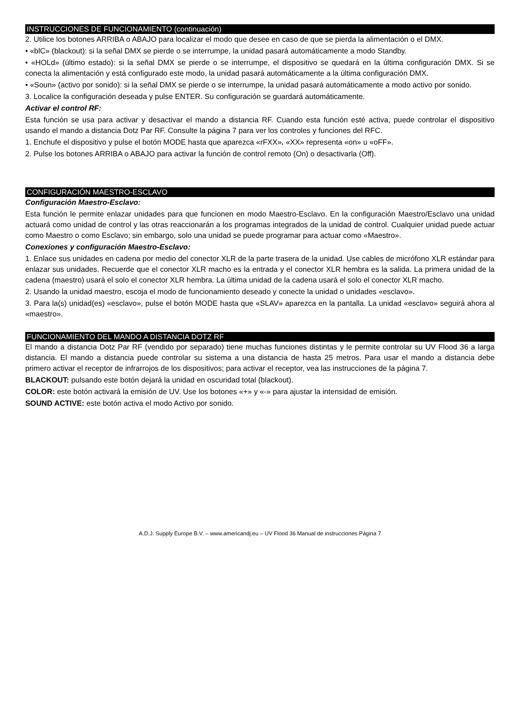INSTRUCCIONES DE FUNCIONAMIENTO (continuación)
2. Utilice los botones ARRIBA o ABAJO para localizar el modo que desee en caso de que se pierda la alimentación o el DMX.
• «blC» (blackout): si la señal DMX se pierde o se interrumpe, la unidad pasará automáticamente a modo Standby.
• «HOLd» (último estado): si la señal DMX se pierde o se interrumpe, el dispositivo se quedará en la última configuración DMX. Si se conecta la alimentación y está configurado este modo, la unidad pasará automáticamente a la última configuración DMX.
• «Soun» (activo por sonido): si la señal DMX se pierde o se interrumpe, la unidad pasará automáticamente a modo activo por sonido.
3. Localice la configuración deseada y pulse ENTER. Su configuración se guardará automáticamente.
Activar el control RF:
Esta función se usa para activar y desactivar el mando a distancia RF. Cuando esta función esté activa, puede controlar el dispositivo usando el mando a distancia Dotz Par RF. Consulte la página 7 para ver los controles y funciones del RFC.
1. Enchufe el dispositivo y pulse el botón MODE hasta que aparezca «rFXX». «XX» representa «on» u «oFF».
2. Pulse los botones ARRIBA o ABAJO para activar la función de control remoto (On) o desactivarla (Off).
CONFIGURACIÓN MAESTRO-ESCLAVO
Configuración Maestro-Esclavo:
Esta función le permite enlazar unidades para que funcionen en modo Maestro-Esclavo. En la configuración Maestro/Esclavo una unidad actuará como unidad de control y las otras reaccionarán a los programas integrados de la unidad de control. Cualquier unidad puede actuar como Maestro o como Esclavo; sin embargo, solo una unidad se puede programar para actuar como «Maestro».
Conexiones y configuración Maestro-Esclavo:
1. Enlace sus unidades en cadena por medio del conector XLR de la parte trasera de la unidad. Use cables de micrófono XLR estándar para enlazar sus unidades. Recuerde que el conector XLR macho es la entrada y el conector XLR hembra es la salida. La primera unidad de la cadena (maestro) usará el solo el conector XLR hembra. La última unidad de la cadena usará el solo el conector XLR macho.
2. Usando la unidad maestro, escoja el modo de funcionamiento deseado y conecte la unidad o unidades «esclavo».
3. Para la(s) unidad(es) «esclavo», pulse el botón MODE hasta que «SLAV» aparezca en la pantalla. La unidad «esclavo» seguirá ahora al «maestro».
FUNCIONAMIENTO DEL MANDO A DISTANCIA DOTZ RF
El mando a distancia Dotz Par RF (vendido por separado) tiene muchas funciones distintas y le permite controlar su UV Flood 36 a larga distancia. El mando a distancia puede controlar su sistema a una distancia de hasta 25 metros. Para usar el mando a distancia debe primero activar el receptor de infrarrojos de los dispositivos; para activar el receptor, vea las instrucciones de la página 7.
BLACKOUT: pulsando este botón dejará la unidad en oscuridad total (blackout).
COLOR: este botón activará la emisión de UV. Use los botones «+» y «-» para ajustar la intensidad de emisión.
SOUND ACTIVE: este botón activa el modo Activo por sonido.
A.D.J. Supply Europe B.V. – www.americandj.eu – UV Flood 36 Manual de instrucciones Página 7